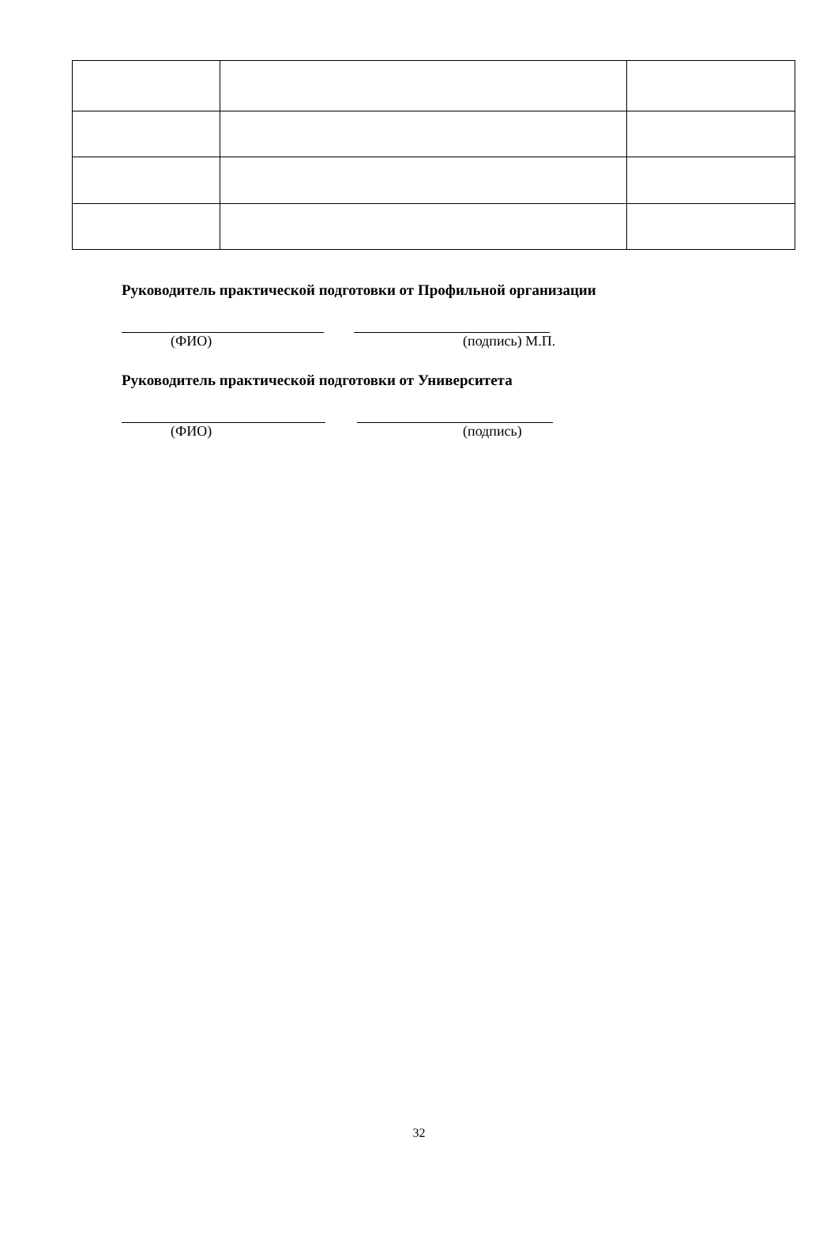Руководитель практической подготовки от Профильной организации
(ФИО) (подпись) М.П.
Руководитель практической подготовки от Университета
(ФИО) (подпись)
32